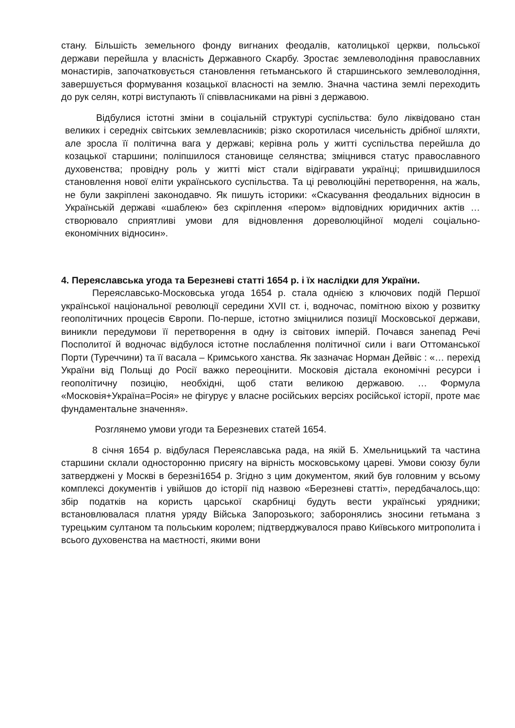стану. Більшість земельного фонду вигнаних феодалів, католицької церкви, польської держави перейшла у власність Державного Скарбу. Зростає землеволодіння православних монастирів, започатковується становлення гетьманського й старшинського землеволодіння, завершується формування козацької власності на землю. Значна частина землі переходить до рук селян, котрі виступають її співвласниками на рівні з державою.
Відбулися істотні зміни в соціальній структурі суспільства: було ліквідовано стан великих і середніх світських землевласників; різко скоротилася чисельність дрібної шляхти, але зросла її політична вага у державі; керівна роль у житті суспільства перейшла до козацької старшини; поліпшилося становище селянства; зміцнився статус православного духовенства; провідну роль у житті міст стали відігравати українці; пришвидшилося становлення нової еліти українського суспільства. Та ці революційні перетворення, на жаль, не були закріплені законодавчо. Як пишуть історики: «Скасування феодальних відносин в Українській державі «шаблею» без скріплення «пером» відповідних юридичних актів … створювало сприятливі умови для відновлення дореволюційної моделі соціально-економічних відносин».
4. Переяславська угода та Березневі статті 1654 р. і їх наслідки для України.
Переяславсько-Московська угода 1654 р. стала однією з ключових подій Першої української національної революції середини XVII ст. і, водночас, помітною віхою у розвитку геополітичних процесів Європи. По-перше, істотно зміцнилися позиції Московської держави, виникли передумови її перетворення в одну із світових імперій. Почався занепад Речі Посполитої й водночас відбулося істотне послаблення політичної сили і ваги Оттоманської Порти (Туреччини) та її васала – Кримського ханства. Як зазначає Норман Дейвіс : «… перехід України від Польщі до Росії важко переоцінити. Московія дістала економічні ресурси і геополітичну позицію, необхідні, щоб стати великою державою. … Формула «Московія+Україна=Росія» не фігурує у власне російських версіях російської історії, проте має фундаментальне значення».
Розглянемо умови угоди та Березневих статей 1654.
8 січня 1654 р. відбулася Переяславська рада, на якій Б. Хмельницький та частина старшини склали односторонню присягу на вірність московському цареві. Умови союзу були затверджені у Москві в березні1654 р. Згідно з цим документом, який був головним у всьому комплексі документів і увійшов до історії під назвою «Березневі статті», передбачалось,що: збір податків на користь царської скарбниці будуть вести українські урядники; встановлювалася платня уряду Війська Запорозького; заборонялись зносини гетьмана з турецьким султаном та польським королем; підтверджувалося право Київського митрополита і всього духовенства на маєтності, якими вони